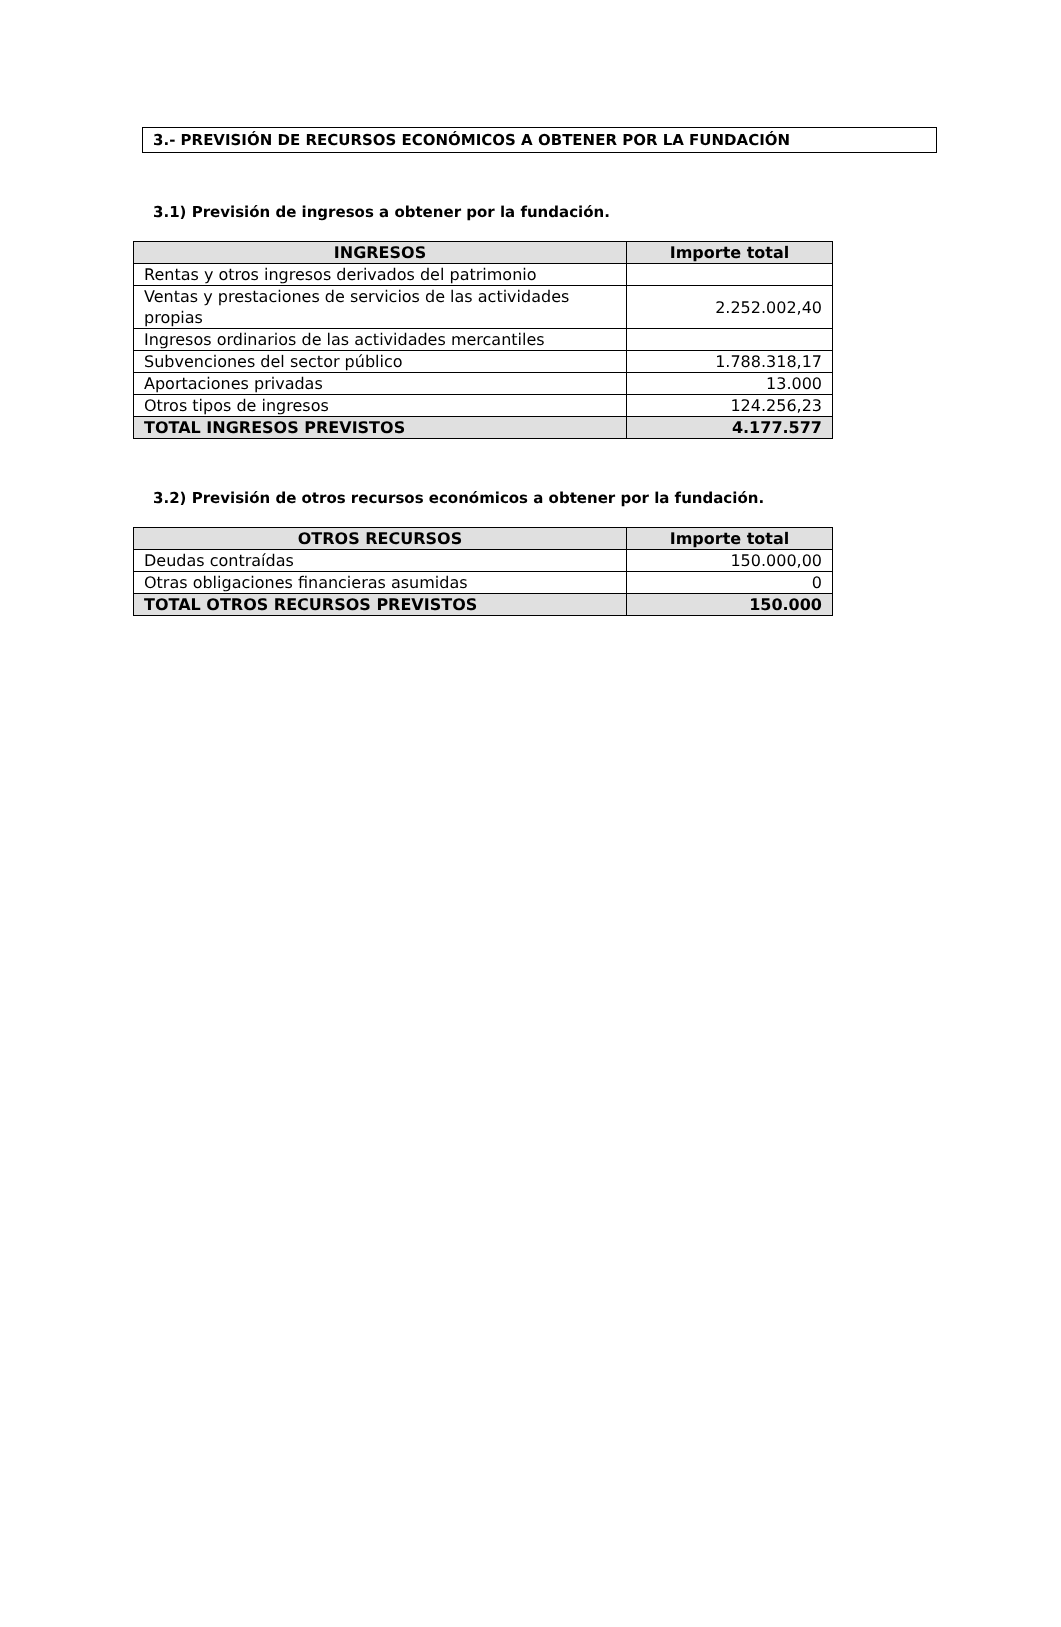3.- PREVISIÓN DE RECURSOS ECONÓMICOS A OBTENER POR LA FUNDACIÓN
3.1) Previsión de ingresos a obtener por la fundación.
| INGRESOS | Importe total |
| --- | --- |
| Rentas y otros ingresos derivados del patrimonio | |
| Ventas y prestaciones de servicios de las actividades propias | 2.252.002,40 |
| Ingresos ordinarios de las actividades mercantiles | |
| Subvenciones del sector público | 1.788.318,17 |
| Aportaciones privadas | 13.000 |
| Otros tipos de ingresos | 124.256,23 |
| TOTAL INGRESOS PREVISTOS | 4.177.577 |
3.2) Previsión de otros recursos económicos a obtener por la fundación.
| OTROS RECURSOS | Importe total |
| --- | --- |
| Deudas contraídas | 150.000,00 |
| Otras obligaciones financieras asumidas | 0 |
| TOTAL OTROS RECURSOS PREVISTOS | 150.000 |